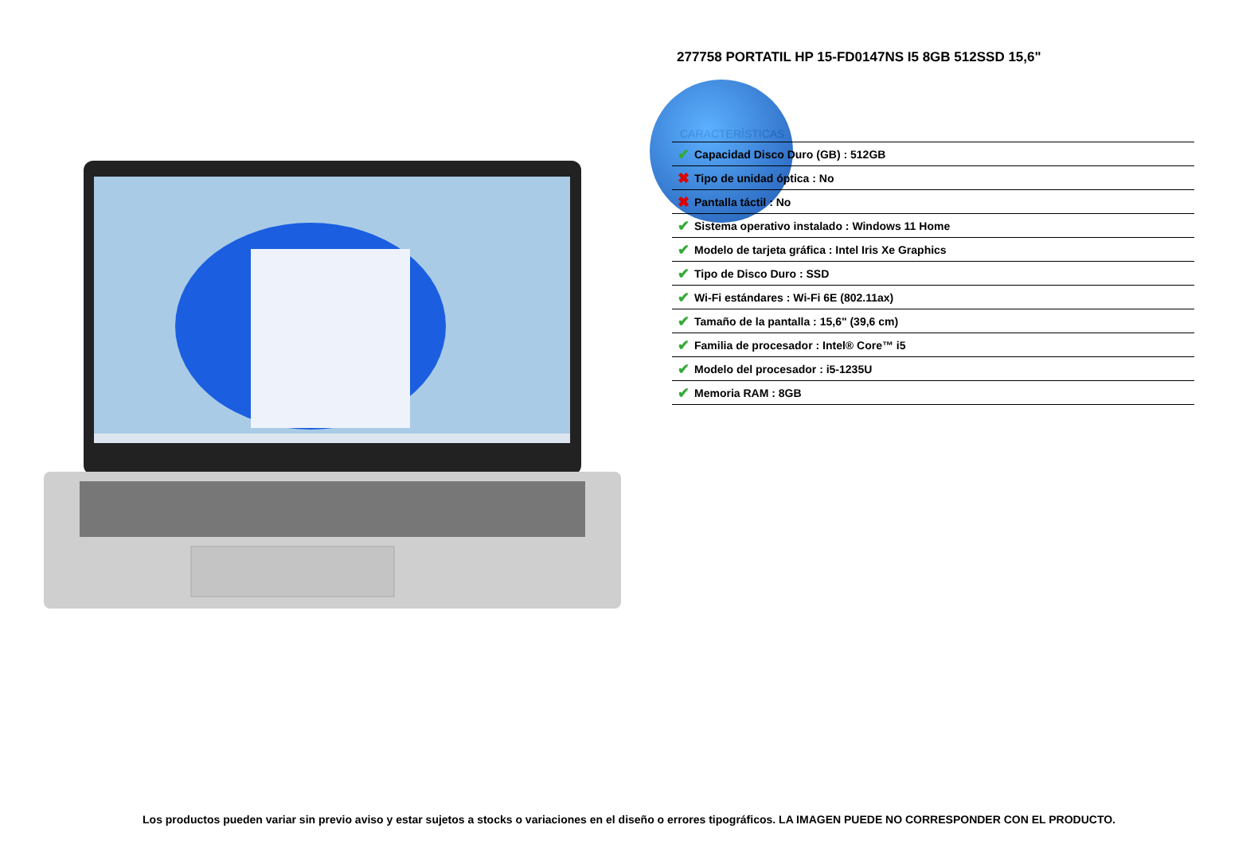277758 PORTATIL HP 15-FD0147NS I5 8GB 512SSD 15,6"
CARACTERÍSTICAS
| ✔ | Capacidad Disco Duro (GB) : 512GB |
| ✖ | Tipo de unidad óptica : No |
| ✖ | Pantalla táctil : No |
| ✔ | Sistema operativo instalado : Windows 11 Home |
| ✔ | Modelo de tarjeta gráfica : Intel Iris Xe Graphics |
| ✔ | Tipo de Disco Duro : SSD |
| ✔ | Wi-Fi estándares : Wi-Fi 6E (802.11ax) |
| ✔ | Tamaño de la pantalla : 15,6" (39,6 cm) |
| ✔ | Familia de procesador : Intel® Core™ i5 |
| ✔ | Modelo del procesador : i5-1235U |
| ✔ | Memoria RAM : 8GB |
Los productos pueden variar sin previo aviso y estar sujetos a stocks o variaciones en el diseño o errores tipográficos. LA IMAGEN PUEDE NO CORRESPONDER CON EL PRODUCTO.